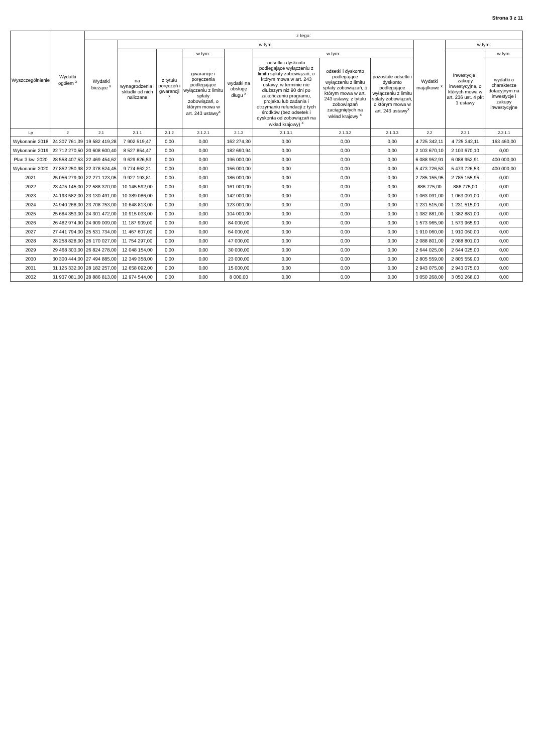Strona 3 z 11
| Wyszczególnienie | Wydatki ogółem <sup>x</sup> | z tego: | | | | | | | | | | |
| --- | --- | --- | --- | --- | --- | --- | --- | --- | --- | --- | --- | --- |
| | | Wydatki bieżące <sup>x</sup> | w tym: | | | | | | | Wydatki majątkowe <sup>x</sup> | w tym: | |
| | | | na wynagrodzenia i składki od nich naliczane | z tytułu poręczeń i gwarancji <sup>x</sup> | w tym: | wydatki na obsługę długu <sup>x</sup> | w tym: | | | | Inwestycje i zakupy inwestycyjne, o których mowa w art. 236 ust. 4 pkt 1 ustawy | w tym: |
| | | | | | gwarancje i poręczenia podlegające wyłączeniu z limitu spłaty zobowiązań, o którym mowa w art. 243 ustawy<sup>x</sup> | | odsetki i dyskonto podlegające wyłączeniu z limitu spłaty zobowiązań, o którym mowa w art. 243 ustawy, w terminie nie dłuższym niż 90 dni po zakończeniu programu, projektu lub zadania i otrzymaniu refundacji z tych środków (bez odsetek i dyskonta od zobowiązań na wkład krajowy) <sup>x</sup> | odsetki i dyskonto podlegające wyłączeniu z limitu spłaty zobowiązań, o którym mowa w art. 243 ustawy, z tytułu zobowiązań zaciągniętych na wkład krajowy <sup>x</sup> | pozostałe odsetki i dyskonto podlegające wyłączeniu z limitu spłaty zobowiązań, o którym mowa w art. 243 ustawy<sup>x</sup> | | | wydatki o charakterze dotacyjnym na inwestycje i zakupy inwestycyjne |
| Lp | 2 | 2.1 | 2.1.1 | 2.1.2 | 2.1.2.1 | 2.1.3 | 2.1.3.1 | 2.1.3.2 | 2.1.3.3 | 2.2 | 2.2.1 | 2.2.1.1 |
| Wykonanie 2018 | 24 307 761,39 | 19 582 419,28 | 7 902 519,47 | 0,00 | 0,00 | 162 274,30 | 0,00 | 0,00 | 0,00 | 4 725 342,11 | 4 725 342,11 | 163 460,00 |
| Wykonanie 2019 | 22 712 270,50 | 20 608 600,40 | 8 527 854,47 | 0,00 | 0,00 | 182 690,94 | 0,00 | 0,00 | 0,00 | 2 103 670,10 | 2 103 670,10 | 0,00 |
| Plan 3 kw. 2020 | 28 558 407,53 | 22 469 454,62 | 9 629 626,53 | 0,00 | 0,00 | 196 000,00 | 0,00 | 0,00 | 0,00 | 6 088 952,91 | 6 088 952,91 | 400 000,00 |
| Wykonanie 2020 | 27 852 250,98 | 22 378 524,45 | 9 774 662,21 | 0,00 | 0,00 | 156 000,00 | 0,00 | 0,00 | 0,00 | 5 473 726,53 | 5 473 726,53 | 400 000,00 |
| 2021 | 25 056 279,00 | 22 271 123,05 | 9 927 193,81 | 0,00 | 0,00 | 186 000,00 | 0,00 | 0,00 | 0,00 | 2 785 155,95 | 2 785 155,95 | 0,00 |
| 2022 | 23 475 145,00 | 22 588 370,00 | 10 145 592,00 | 0,00 | 0,00 | 161 000,00 | 0,00 | 0,00 | 0,00 | 886 775,00 | 886 775,00 | 0,00 |
| 2023 | 24 193 582,00 | 23 130 491,00 | 10 389 086,00 | 0,00 | 0,00 | 142 000,00 | 0,00 | 0,00 | 0,00 | 1 063 091,00 | 1 063 091,00 | 0,00 |
| 2024 | 24 940 268,00 | 23 708 753,00 | 10 648 813,00 | 0,00 | 0,00 | 123 000,00 | 0,00 | 0,00 | 0,00 | 1 231 515,00 | 1 231 515,00 | 0,00 |
| 2025 | 25 684 353,00 | 24 301 472,00 | 10 915 033,00 | 0,00 | 0,00 | 104 000,00 | 0,00 | 0,00 | 0,00 | 1 382 881,00 | 1 382 881,00 | 0,00 |
| 2026 | 26 482 974,90 | 24 909 009,00 | 11 187 909,00 | 0,00 | 0,00 | 84 000,00 | 0,00 | 0,00 | 0,00 | 1 573 965,90 | 1 573 965,90 | 0,00 |
| 2027 | 27 441 794,00 | 25 531 734,00 | 11 467 607,00 | 0,00 | 0,00 | 64 000,00 | 0,00 | 0,00 | 0,00 | 1 910 060,00 | 1 910 060,00 | 0,00 |
| 2028 | 28 258 828,00 | 26 170 027,00 | 11 754 297,00 | 0,00 | 0,00 | 47 000,00 | 0,00 | 0,00 | 0,00 | 2 088 801,00 | 2 088 801,00 | 0,00 |
| 2029 | 29 468 303,00 | 26 824 278,00 | 12 048 154,00 | 0,00 | 0,00 | 30 000,00 | 0,00 | 0,00 | 0,00 | 2 644 025,00 | 2 644 025,00 | 0,00 |
| 2030 | 30 300 444,00 | 27 494 885,00 | 12 349 358,00 | 0,00 | 0,00 | 23 000,00 | 0,00 | 0,00 | 0,00 | 2 805 559,00 | 2 805 559,00 | 0,00 |
| 2031 | 31 125 332,00 | 28 182 257,00 | 12 658 092,00 | 0,00 | 0,00 | 15 000,00 | 0,00 | 0,00 | 0,00 | 2 943 075,00 | 2 943 075,00 | 0,00 |
| 2032 | 31 937 081,00 | 28 886 813,00 | 12 974 544,00 | 0,00 | 0,00 | 8 000,00 | 0,00 | 0,00 | 0,00 | 3 050 268,00 | 3 050 268,00 | 0,00 |